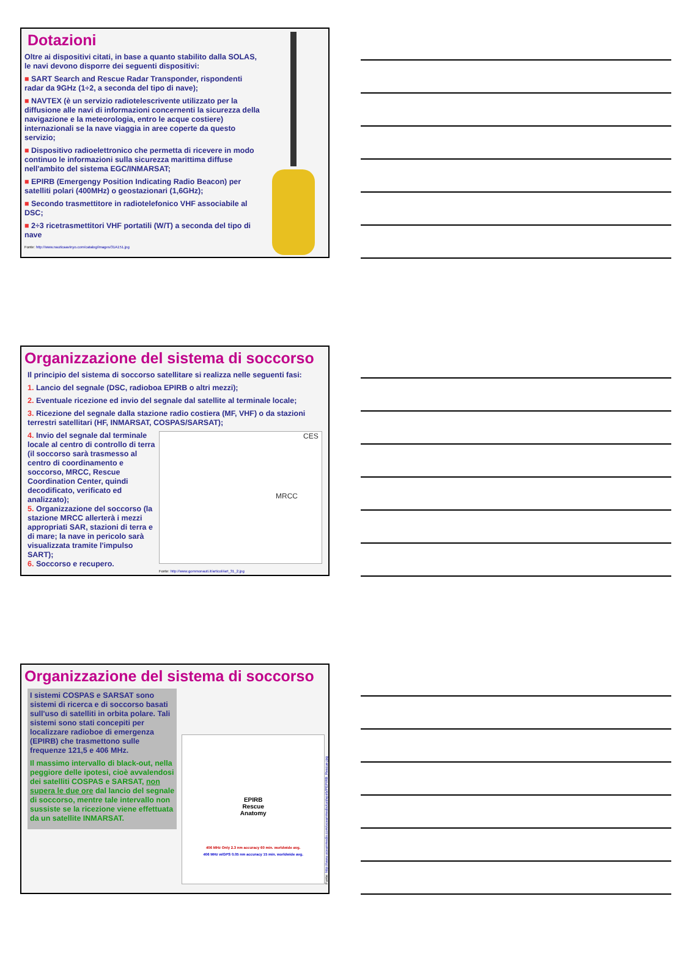Dotazioni
Oltre ai dispositivi citati, in base a quanto stabilito dalla SOLAS, le navi devono disporre dei seguenti dispositivi:
■ SART Search and Rescue Radar Transponder, rispondenti radar da 9GHz (1÷2, a seconda del tipo di nave);
■ NAVTEX (è un servizio radiotelescrivente utilizzato per la diffusione alle navi di informazioni concernenti la sicurezza della navigazione e la meteorologia, entro le acque costiere) internazionali se la nave viaggia in aree coperte da questo servizio;
■ Dispositivo radioelettronico che permetta di ricevere in modo continuo le informazioni sulla sicurezza marittima diffuse nell'ambito del sistema EGC/INMARSAT;
■ EPIRB (Emergengy Position Indicating Radio Beacon) per satelliti polari (400MHz) o geostazionari (1,6GHz);
■ Secondo trasmettitore in radiotelefonico VHF associabile al DSC;
■ 2÷3 ricetrasmettitori VHF portatili (W/T) a seconda del tipo di nave
Fonte: http://www.nauticaavinyo.com/catalog/images/31A151.jpg
Organizzazione del sistema di soccorso
Il principio del sistema di soccorso satellitare si realizza nelle seguenti fasi:
1. Lancio del segnale (DSC, radioboa EPIRB o altri mezzi);
2. Eventuale ricezione ed invio del segnale dal satellite al terminale locale;
3. Ricezione del segnale dalla stazione radio costiera (MF, VHF) o da stazioni terrestri satellitari (HF, INMARSAT, COSPAS/SARSAT);
4. Invio del segnale dal terminale locale al centro di controllo di terra (il soccorso sarà trasmesso al centro di coordinamento e soccorso, MRCC, Rescue Coordination Center, quindi decodificato, verificato ed analizzato);
5. Organizzazione del soccorso (la stazione MRCC allerterà i mezzi appropriati SAR, stazioni di terra e di mare; la nave in pericolo sarà visualizzata tramite l'impulso SART);
6. Soccorso e recupero.
CES
MRCC
Fonte: http://www.gommonauti.it/articoli/art_31_2.jpg
Organizzazione del sistema di soccorso
I sistemi COSPAS e SARSAT sono sistemi di ricerca e di soccorso basati sull'uso di satelliti in orbita polare. Tali sistemi sono stati concepiti per localizzare radioboe di emergenza (EPIRB) che trasmettono sulle frequenze 121,5 e 406 MHz.
Il massimo intervallo di black-out, nella peggiore delle ipotesi, cioè avvalendosi dei satelliti COSPAS e SARSAT, non supera le due ore dal lancio del segnale di soccorso, mentre tale intervallo non sussiste se la ricezione viene effettuata da un satellite INMARSAT.
EPIRB
Rescue
Anatomy
406 MHz Only 2.3 nm accuracy 60 min. worldwide avg.
406 MHz w/GPS 0.05 nm accuracy 15 min. worldwide avg.
Fonte: http://www.oceanmedix.com/oceanmedix/cat/epirb/PEPIRB_Rescue.jpg